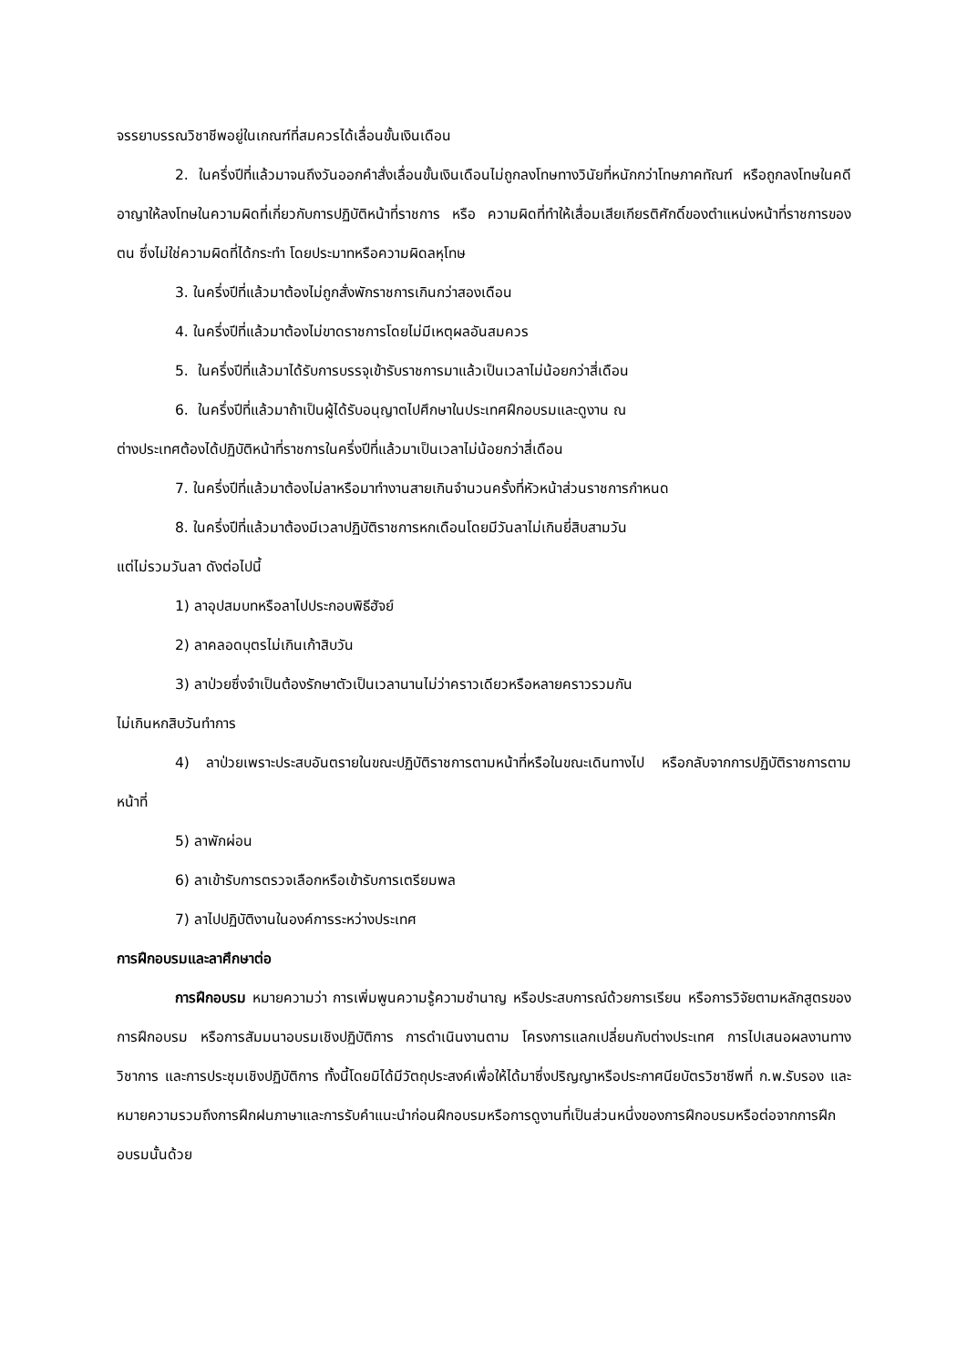จรรยาบรรณวิชาชีพอยู่ในเกณฑ์ที่สมควรได้เลื่อนขั้นเงินเดือน
2. ในครึ่งปีที่แล้วมาจนถึงวันออกคำสั่งเลื่อนขั้นเงินเดือนไม่ถูกลงโทษทางวินัยที่หนักกว่าโทษภาคทัณฑ์ หรือถูกลงโทษในคดีอาญาให้ลงโทษในความผิดที่เกี่ยวกับการปฏิบัติหน้าที่ราชการ หรือ ความผิดที่ทำให้เสื่อมเสียเกียรติศักดิ์ของตำแหน่งหน้าที่ราชการของตน ซึ่งไม่ใช่ความผิดที่ได้กระทำ โดยประมาทหรือความผิดลหุโทษ
3. ในครึ่งปีที่แล้วมาต้องไม่ถูกสั่งพักราชการเกินกว่าสองเดือน
4. ในครึ่งปีที่แล้วมาต้องไม่ขาดราชการโดยไม่มีเหตุผลอันสมควร
5. ในครึ่งปีที่แล้วมาได้รับการบรรจุเข้ารับราชการมาแล้วเป็นเวลาไม่น้อยกว่าสี่เดือน
6. ในครึ่งปีที่แล้วมาถ้าเป็นผู้ได้รับอนุญาตไปศึกษาในประเทศฝึกอบรมและดูงาน ณ
ต่างประเทศต้องได้ปฏิบัติหน้าที่ราชการในครึ่งปีที่แล้วมาเป็นเวลาไม่น้อยกว่าสี่เดือน
7. ในครึ่งปีที่แล้วมาต้องไม่ลาหรือมาทำงานสายเกินจำนวนครั้งที่หัวหน้าส่วนราชการกำหนด
8. ในครึ่งปีที่แล้วมาต้องมีเวลาปฏิบัติราชการหกเดือนโดยมีวันลาไม่เกินยี่สิบสามวัน
แต่ไม่รวมวันลา ดังต่อไปนี้
1) ลาอุปสมบทหรือลาไปประกอบพิธีฮัจย์
2) ลาคลอดบุตรไม่เกินเก้าสิบวัน
3) ลาป่วยซึ่งจำเป็นต้องรักษาตัวเป็นเวลานานไม่ว่าคราวเดียวหรือหลายคราวรวมกัน
ไม่เกินหกสิบวันทำการ
4) ลาป่วยเพราะประสบอันตรายในขณะปฏิบัติราชการตามหน้าที่หรือในขณะเดินทางไป หรือกลับจากการปฏิบัติราชการตามหน้าที่
5) ลาพักผ่อน
6) ลาเข้ารับการตรวจเลือกหรือเข้ารับการเตรียมพล
7) ลาไปปฏิบัติงานในองค์การระหว่างประเทศ
การฝึกอบรมและลาศึกษาต่อ
การฝึกอบรม หมายความว่า การเพิ่มพูนความรู้ความชำนาญ หรือประสบการณ์ด้วยการเรียน หรือการวิจัยตามหลักสูตรของการฝึกอบรม หรือการสัมมนาอบรมเชิงปฏิบัติการ การดำเนินงานตาม โครงการแลกเปลี่ยนกับต่างประเทศ การไปเสนอผลงานทางวิชาการ และการประชุมเชิงปฏิบัติการ ทั้งนี้โดยมิได้มีวัตถุประสงค์เพื่อให้ได้มาซึ่งปริญญาหรือประกาศนียบัตรวิชาชีพที่ ก.พ.รับรอง และหมายความรวมถึงการฝึกฝนภาษาและการรับคำแนะนำก่อนฝึกอบรมหรือการดูงานที่เป็นส่วนหนึ่งของการฝึกอบรมหรือต่อจากการฝึกอบรมนั้นด้วย